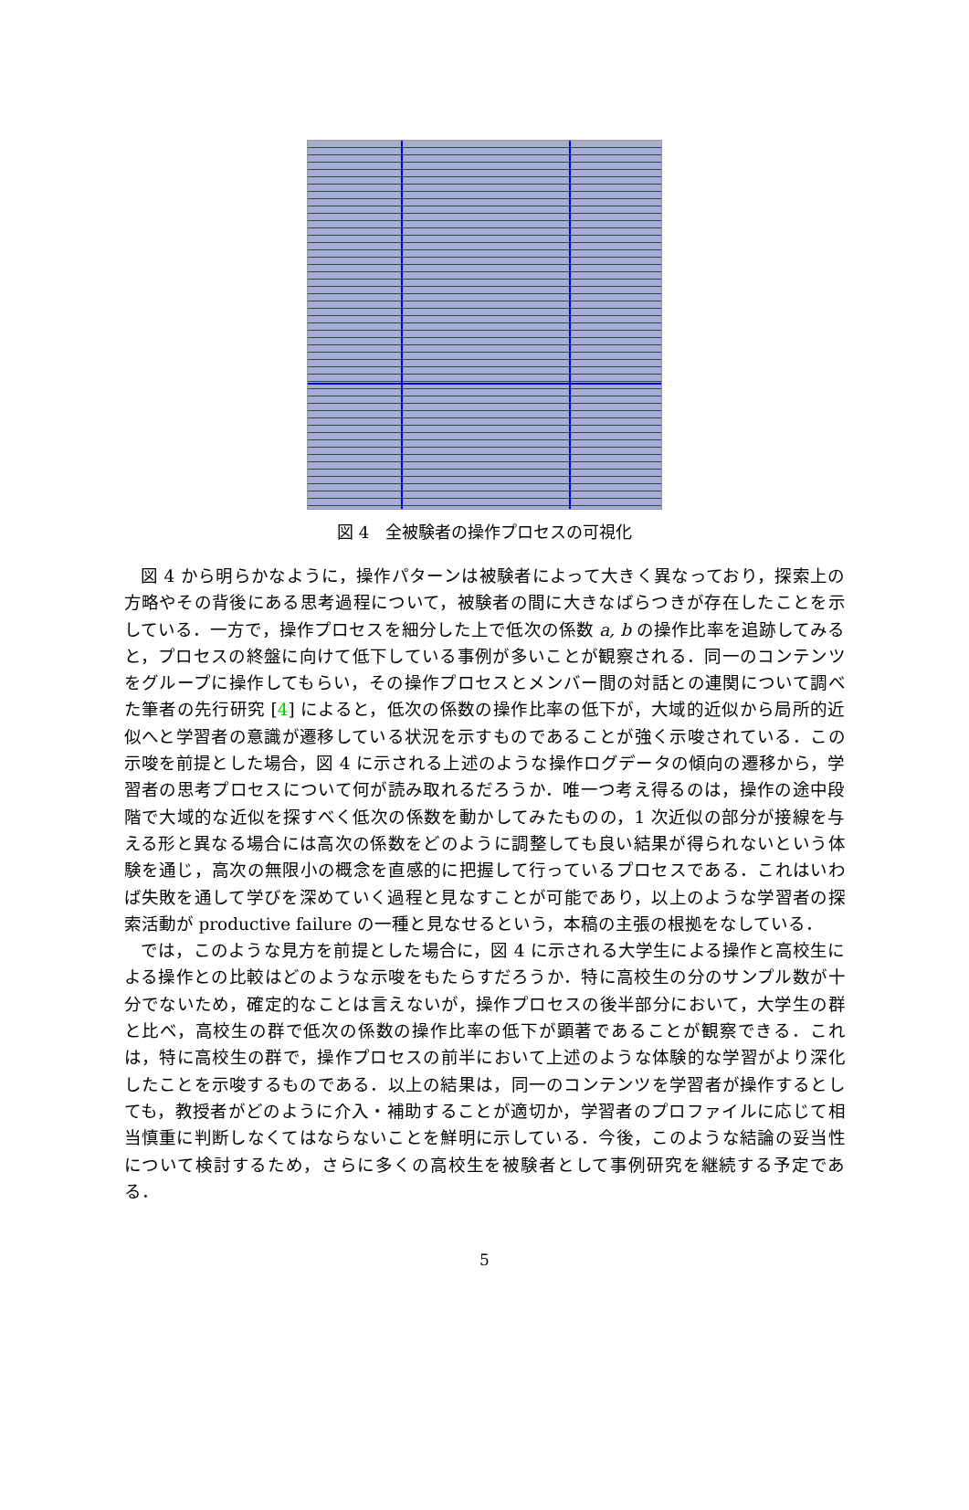図 4　全被験者の操作プロセスの可視化
図 4 から明らかなように，操作パターンは被験者によって大きく異なっており，探索上の方略やその背後にある思考過程について，被験者の間に大きなばらつきが存在したことを示している．一方で，操作プロセスを細分した上で低次の係数 a, b の操作比率を追跡してみると，プロセスの終盤に向けて低下している事例が多いことが観察される．同一のコンテンツをグループに操作してもらい，その操作プロセスとメンバー間の対話との連関について調べた筆者の先行研究 [4] によると，低次の係数の操作比率の低下が，大域的近似から局所的近似へと学習者の意識が遷移している状況を示すものであることが強く示唆されている．この示唆を前提とした場合，図 4 に示される上述のような操作ログデータの傾向の遷移から，学習者の思考プロセスについて何が読み取れるだろうか．唯一つ考え得るのは，操作の途中段階で大域的な近似を探すべく低次の係数を動かしてみたものの，1 次近似の部分が接線を与える形と異なる場合には高次の係数をどのように調整しても良い結果が得られないという体験を通じ，高次の無限小の概念を直感的に把握して行っているプロセスである．これはいわば失敗を通して学びを深めていく過程と見なすことが可能であり，以上のような学習者の探索活動が productive failure の一種と見なせるという，本稿の主張の根拠をなしている．
では，このような見方を前提とした場合に，図 4 に示される大学生による操作と高校生による操作との比較はどのような示唆をもたらすだろうか．特に高校生の分のサンプル数が十分でないため，確定的なことは言えないが，操作プロセスの後半部分において，大学生の群と比べ，高校生の群で低次の係数の操作比率の低下が顕著であることが観察できる．これは，特に高校生の群で，操作プロセスの前半において上述のような体験的な学習がより深化したことを示唆するものである．以上の結果は，同一のコンテンツを学習者が操作するとしても，教授者がどのように介入・補助することが適切か，学習者のプロファイルに応じて相当慎重に判断しなくてはならないことを鮮明に示している．今後，このような結論の妥当性について検討するため，さらに多くの高校生を被験者として事例研究を継続する予定である．
5